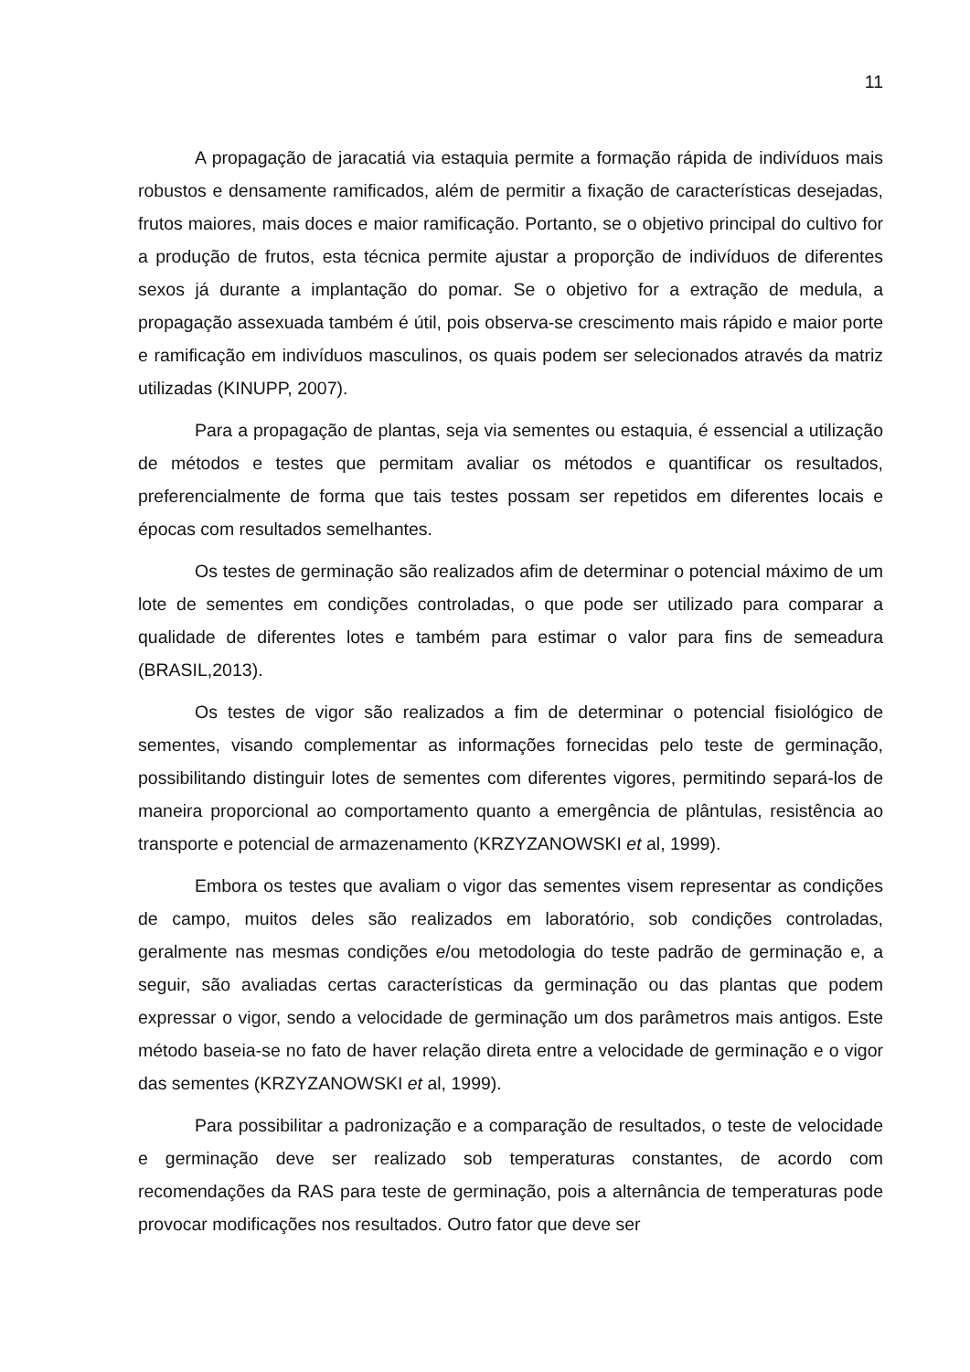11
A propagação de jaracatiá via estaquia permite a formação rápida de indivíduos mais robustos e densamente ramificados, além de permitir a fixação de características desejadas, frutos maiores, mais doces e maior ramificação. Portanto, se o objetivo principal do cultivo for a produção de frutos, esta técnica permite ajustar a proporção de indivíduos de diferentes sexos já durante a implantação do pomar. Se o objetivo for a extração de medula, a propagação assexuada também é útil, pois observa-se crescimento mais rápido e maior porte e ramificação em indivíduos masculinos, os quais podem ser selecionados através da matriz utilizadas (KINUPP, 2007).
Para a propagação de plantas, seja via sementes ou estaquia, é essencial a utilização de métodos e testes que permitam avaliar os métodos e quantificar os resultados, preferencialmente de forma que tais testes possam ser repetidos em diferentes locais e épocas com resultados semelhantes.
Os testes de germinação são realizados afim de determinar o potencial máximo de um lote de sementes em condições controladas, o que pode ser utilizado para comparar a qualidade de diferentes lotes e também para estimar o valor para fins de semeadura (BRASIL,2013).
Os testes de vigor são realizados a fim de determinar o potencial fisiológico de sementes, visando complementar as informações fornecidas pelo teste de germinação, possibilitando distinguir lotes de sementes com diferentes vigores, permitindo separá-los de maneira proporcional ao comportamento quanto a emergência de plântulas, resistência ao transporte e potencial de armazenamento (KRZYZANOWSKI et al, 1999).
Embora os testes que avaliam o vigor das sementes visem representar as condições de campo, muitos deles são realizados em laboratório, sob condições controladas, geralmente nas mesmas condições e/ou metodologia do teste padrão de germinação e, a seguir, são avaliadas certas características da germinação ou das plantas que podem expressar o vigor, sendo a velocidade de germinação um dos parâmetros mais antigos. Este método baseia-se no fato de haver relação direta entre a velocidade de germinação e o vigor das sementes (KRZYZANOWSKI et al, 1999).
Para possibilitar a padronização e a comparação de resultados, o teste de velocidade e germinação deve ser realizado sob temperaturas constantes, de acordo com recomendações da RAS para teste de germinação, pois a alternância de temperaturas pode provocar modificações nos resultados. Outro fator que deve ser